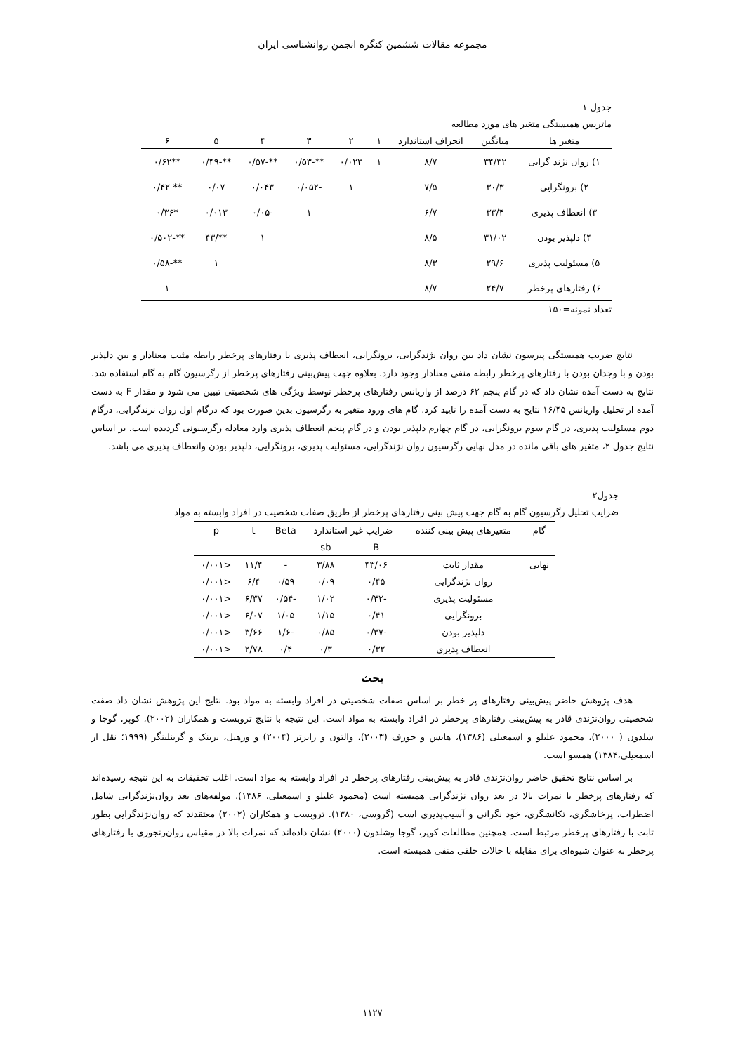مجموعه مقالات ششمین کنگره انجمن روانشناسی ایران
جدول ۱
ماتریس همبستگی متغیر های مورد مطالعه
| متغیر ها | میانگین | انحراف استاندارد | ۱ | ۲ | ۳ | ۴ | ۵ | ۶ |
| --- | --- | --- | --- | --- | --- | --- | --- | --- |
| ۱) روان نژند گرایی | ۳۴/۳۲ | ۸/۷ | ۱ | ۰/۰۲۳ | **-۰/۵۳ | **-۰/۵۷ | **-۰/۴۹ | **۰/۶۲ |
| ۲) برونگرایی | ۳۰/۳ | ۷/۵ | | ۱ | -۰/۰۵۲ | ۰/۰۴۳ | ۰/۰۷ | ** ۰/۴۲ |
| ۳) انعطاف پذیری | ۳۳/۴ | ۶/۷ | | | ۱ | -۰/۰۵ | ۰/۰۱۳ | *۰/۳۶ |
| ۴) دلپذیر بودن | ۳۱/۰۲ | ۸/۵ | | | | ۱ | **/۴۳ | **-۰/۵۰۲ |
| ۵) مسئولیت پذیری | ۲۹/۶ | ۸/۳ | | | | | ۱ | **-۰/۵۸ |
| ۶) رفتارهای پرخطر | ۲۴/۷ | ۸/۷ | | | | | | ۱ |
تعداد نمونه=۱۵۰
نتایج ضریب همبستگی پیرسون نشان داد بین روان نژندگرایی، برونگرایی، انعطاف پذیری با رفتارهای پرخطر رابطه مثبت معنادار و بین دلپذیر بودن و با وجدان بودن با رفتارهای پرخطر رابطه منفی معنادار وجود دارد. بعلاوه جهت پیش‌بینی رفتارهای پرخطر از رگرسیون گام به گام استفاده شد. نتایج به دست آمده نشان داد که در گام پنجم ۶۲ درصد از واریانس رفتارهای پرخطر توسط ویژگی های شخصیتی تبیین می شود و مقدار F به دست آمده از تحلیل واریانس ۱۶/۴۵ نتایج به دست آمده را تایید کرد. گام های ورود متغیر به رگرسیون بدین صورت بود که درگام اول روان نزندگرایی، درگام دوم مسئولیت پذیری، در گام سوم برونگرایی، در گام چهارم دلپذیر بودن و در گام پنجم انعطاف پذیری وارد معادله رگرسیونی گردیده است. بر اساس نتایج جدول ۲، متغیر های باقی مانده در مدل نهایی رگرسیون روان نژندگرایی، مسئولیت پذیری، برونگرایی، دلپذیر بودن وانعطاف پذیری می باشد.
جدول۲
ضرایب تحلیل رگرسیون گام به گام جهت پیش بینی رفتارهای پرخطر از طریق صفات شخصیت در افراد وابسته به مواد
| گام | متغیرهای پیش بینی کننده | ضرایب غیر استاندارد | | Beta | t | p |
| | | B | sb | | | |
| نهایی | مقدار ثابت | ۴۳/۰۶ | ۳/۸۸ | - | ۱۱/۴ | <۰/۰۰۱ |
| | روان نژندگرایی | ۰/۴۵ | ۰/۰۹ | ۰/۵۹ | ۶/۴ | <۰/۰۰۱ |
| | مسئولیت پذیری | -۰/۴۲ | ۱/۰۲ | -۰/۵۴ | ۶/۳۷ | <۰/۰۰۱ |
| | برونگرایی | ۰/۴۱ | ۱/۱۵ | ۱/۰۵ | ۶/۰۷ | <۰/۰۰۱ |
| | دلپذیر بودن | -۰/۳۷ | ۰/۸۵ | -۱/۶ | ۳/۶۶ | <۰/۰۰۱ |
| | انعطاف پذیری | ۰/۳۲ | ۰/۳ | ۰/۴ | ۲/۷۸ | <۰/۰۰۱ |
بحث
هدف پژوهش حاضر پیش‌بینی رفتارهای پر خطر بر اساس صفات شخصیتی در افراد وابسته به مواد بود. نتایج این پژوهش نشان داد صفت شخصیتی روان‌نژندی قادر به پیش‌بینی رفتارهای پرخطر در افراد وابسته به مواد است. این نتیجه با نتایج تروبست و همکاران (۲۰۰۲)، کوپر، گوجا و شلدون ( ۲۰۰۰)، محمود علیلو و اسمعیلی (۱۳۸۶)، هایس و جوزف (۲۰۰۳)، والتون و رابرتز (۲۰۰۴) و ورهیل، برینک و گرینلینگز (۱۹۹۹؛ نقل از اسمعیلی،۱۳۸۴) همسو است.
بر اساس نتایج تحقیق حاضر روان‌نژندی قادر به پیش‌بینی رفتارهای پرخطر در افراد وابسته به مواد است. اغلب تحقیقات به این نتیجه رسیده‌اند که رفتارهای پرخطر با نمرات بالا در بعد روان نژندگرایی همبسته است (محمود علیلو و اسمعیلی، ۱۳۸۶). مولفه‌های بعد روان‌نژندگرایی شامل اضطراب، پرخاشگری، تکانشگری، خود نگرانی و آسیب‌پذیری است (گروسی، ۱۳۸۰). تروبست و همکاران (۲۰۰۲) معتقدند که روان‌نژندگرایی بطور ثابت با رفتارهای پرخطر مرتبط است. همچنین مطالعات کوپر، گوجا وشلدون (۲۰۰۰) نشان داده‌اند که نمرات بالا در مقیاس روان‌رنجوری با رفتارهای پرخطر به عنوان شیوه‌ای برای مقابله با حالات خلقی منفی همبسته است.
۱۱۲۷